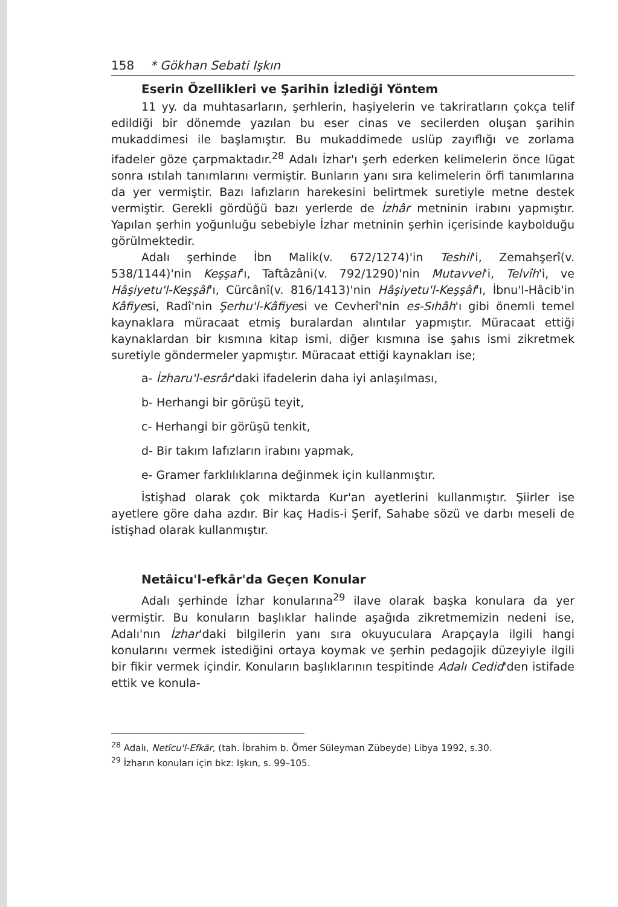158 * Gökhan Sebati Işkın
Eserin Özellikleri ve Şarihin İzlediği Yöntem
11 yy. da muhtasarların, şerhlerin, haşiyelerin ve takriratların çokça telif edildiği bir dönemde yazılan bu eser cinas ve secilerden oluşan şarihin mukaddimesi ile başlamıştır. Bu mukaddimede uslüp zayıflığı ve zorlama ifadeler göze çarpmaktadır.<sup>28</sup> Adalı İzhar'ı şerh ederken kelimelerin önce lügat sonra ıstılah tanımlarını vermiştir. Bunların yanı sıra kelimelerin örfi tanımlarına da yer vermiştir. Bazı lafızların harekesini belirtmek suretiyle metne destek vermiştir. Gerekli gördüğü bazı yerlerde de İzhâr metninin irabını yapmıştır. Yapılan şerhin yoğunluğu sebebiyle İzhar metninin şerhin içerisinde kaybolduğu görülmektedir.
Adalı şerhinde İbn Malik(v. 672/1274)'in Teshil'i, Zemahşerî(v. 538/1144)'nin Keşşaf'ı, Taftâzâni(v. 792/1290)'nin Mutavvel'i, Telvîh'i, ve Hâşiyetu'l-Keşşâf'ı, Cürcânî(v. 816/1413)'nin Hâşiyetu'l-Keşşâf'ı, İbnu'l-Hâcib'in Kâfiyesi, Radî'nin Şerhu'l-Kâfiyesi ve Cevherî'nin es-Sıhâh'ı gibi önemli temel kaynaklara müracaat etmiş buralardan alıntılar yapmıştır. Müracaat ettiği kaynaklardan bir kısmına kitap ismi, diğer kısmına ise şahıs ismi zikretmek suretiyle göndermeler yapmıştır. Müracaat ettiği kaynakları ise;
a- İzharu'l-esrâr'daki ifadelerin daha iyi anlaşılması,
b- Herhangi bir görüşü teyit,
c- Herhangi bir görüşü tenkit,
d- Bir takım lafızların irabını yapmak,
e- Gramer farklılıklarına değinmek için kullanmıştır.
İstişhad olarak çok miktarda Kur'an ayetlerini kullanmıştır. Şiirler ise ayetlere göre daha azdır. Bir kaç Hadis-i Şerif, Sahabe sözü ve darbı meseli de istişhad olarak kullanmıştır.
Netâicu'l-efkâr'da Geçen Konular
Adalı şerhinde İzhar konularına<sup>29</sup> ilave olarak başka konulara da yer vermiştir. Bu konuların başlıklar halinde aşağıda zikretmemizin nedeni ise, Adalı'nın İzhar'daki bilgilerin yanı sıra okuyuculara Arapçayla ilgili hangi konularını vermek istediğini ortaya koymak ve şerhin pedagojik düzeyiyle ilgili bir fikir vermek içindir. Konuların başlıklarının tespitinde Adalı Cedid'den istifade ettik ve konula-
<sup>28</sup> Adalı, Netîcu'l-Efkâr, (tah. İbrahim b. Ömer Süleyman Zübeyde) Libya 1992, s.30.
<sup>29</sup> İzharın konuları için bkz: Işkın, s. 99–105.